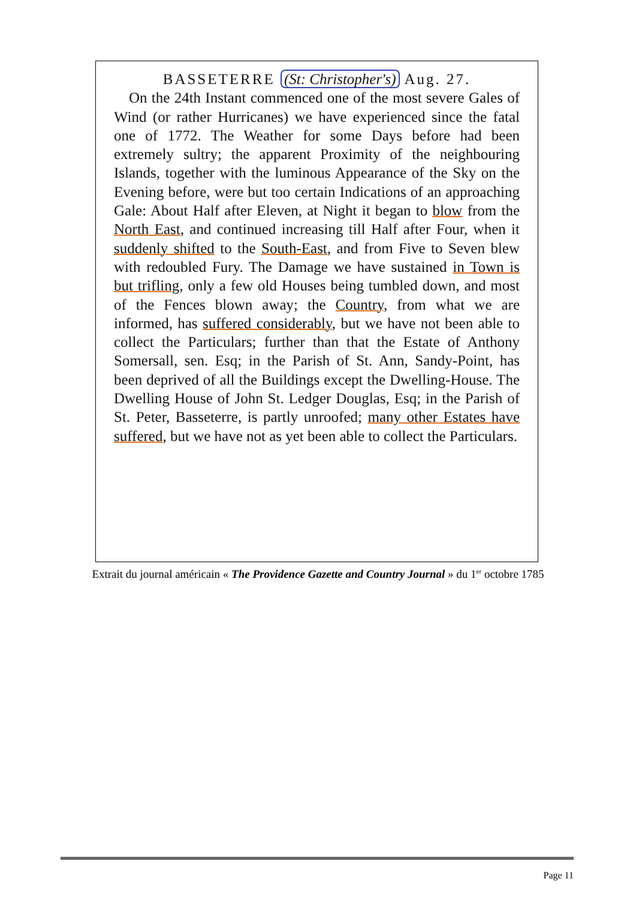BASSETERRE (St: Christopher's) Aug. 27.
On the 24th Instant commenced one of the most severe Gales of Wind (or rather Hurricanes) we have experienced since the fatal one of 1772. The Weather for some Days before had been extremely sultry; the apparent Proximity of the neighbouring Islands, together with the luminous Appearance of the Sky on the Evening before, were but too certain Indications of an approaching Gale: About Half after Eleven, at Night it began to blow from the North East, and continued increasing till Half after Four, when it suddenly shifted to the South-East, and from Five to Seven blew with redoubled Fury. The Damage we have sustained in Town is but trifling, only a few old Houses being tumbled down, and most of the Fences blown away; the Country, from what we are informed, has suffered considerably, but we have not been able to collect the Particulars; further than that the Estate of Anthony Somersall, sen. Esq; in the Parish of St. Ann, Sandy-Point, has been deprived of all the Buildings except the Dwelling-House. The Dwelling House of John St. Ledger Douglas, Esq; in the Parish of St. Peter, Basseterre, is partly unroofed; many other Estates have suffered, but we have not as yet been able to collect the Particulars.
Extrait du journal américain « The Providence Gazette and Country Journal » du 1<sup>er</sup> octobre 1785
Page 11